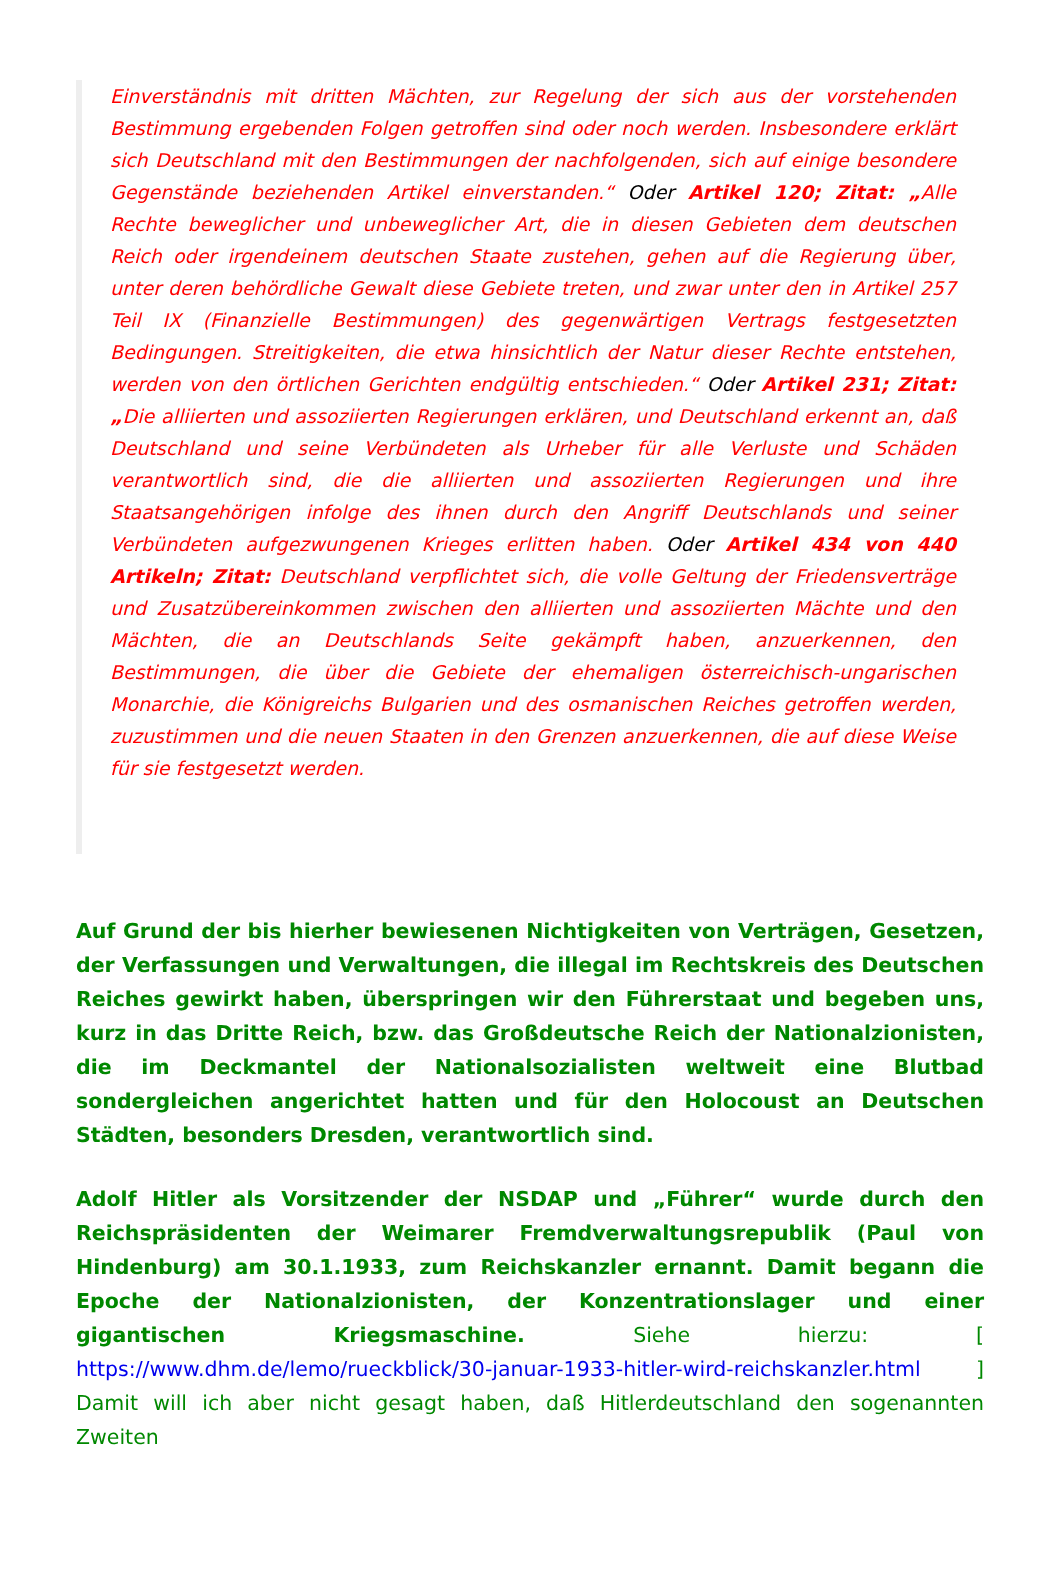Einverständnis mit dritten Mächten, zur Regelung der sich aus der vorstehenden Bestimmung ergebenden Folgen getroffen sind oder noch werden. Insbesondere erklärt sich Deutschland mit den Bestimmungen der nachfolgenden, sich auf einige besondere Gegenstände beziehenden Artikel einverstanden.“ Oder Artikel 120; Zitat: „Alle Rechte beweglicher und unbeweglicher Art, die in diesen Gebieten dem deutschen Reich oder irgendeinem deutschen Staate zustehen, gehen auf die Regierung über, unter deren behördliche Gewalt diese Gebiete treten, und zwar unter den in Artikel 257 Teil IX (Finanzielle Bestimmungen) des gegenwärtigen Vertrags festgesetzten Bedingungen. Streitigkeiten, die etwa hinsichtlich der Natur dieser Rechte entstehen, werden von den örtlichen Gerichten endgültig entschieden.“ Oder Artikel 231; Zitat: „Die alliierten und assoziierten Regierungen erklären, und Deutschland erkennt an, daß Deutschland und seine Verbündeten als Urheber für alle Verluste und Schäden verantwortlich sind, die die alliierten und assoziierten Regierungen und ihre Staatsangehörigen infolge des ihnen durch den Angriff Deutschlands und seiner Verbündeten aufgezwungenen Krieges erlitten haben. Oder Artikel 434 von 440 Artikeln; Zitat: Deutschland verpflichtet sich, die volle Geltung der Friedensverträge und Zusatzübereinkommen zwischen den alliierten und assoziierten Mächte und den Mächten, die an Deutschlands Seite gekämpft haben, anzuerkennen, den Bestimmungen, die über die Gebiete der ehemaligen österreichisch-ungarischen Monarchie, die Königreichs Bulgarien und des osmanischen Reiches getroffen werden, zuzustimmen und die neuen Staaten in den Grenzen anzuerkennen, die auf diese Weise für sie festgesetzt werden.
Auf Grund der bis hierher bewiesenen Nichtigkeiten von Verträgen, Gesetzen, der Verfassungen und Verwaltungen, die illegal im Rechtskreis des Deutschen Reiches gewirkt haben, überspringen wir den Führerstaat und begeben uns, kurz in das Dritte Reich, bzw. das Großdeutsche Reich der Nationalzionisten, die im Deckmantel der Nationalsozialisten weltweit eine Blutbad sondergleichen angerichtet hatten und für den Holocoust an Deutschen Städten, besonders Dresden, verantwortlich sind.
Adolf Hitler als Vorsitzender der NSDAP und „Führer“ wurde durch den Reichspräsidenten der Weimarer Fremdverwaltungsrepublik (Paul von Hindenburg) am 30.1.1933, zum Reichskanzler ernannt. Damit begann die Epoche der Nationalzionisten, der Konzentrationslager und einer gigantischen Kriegsmaschine. Siehe hierzu: [ https://www.dhm.de/lemo/rueckblick/30-januar-1933-hitler-wird-reichskanzler.html ] Damit will ich aber nicht gesagt haben, daß Hitlerdeutschland den sogenannten Zweiten